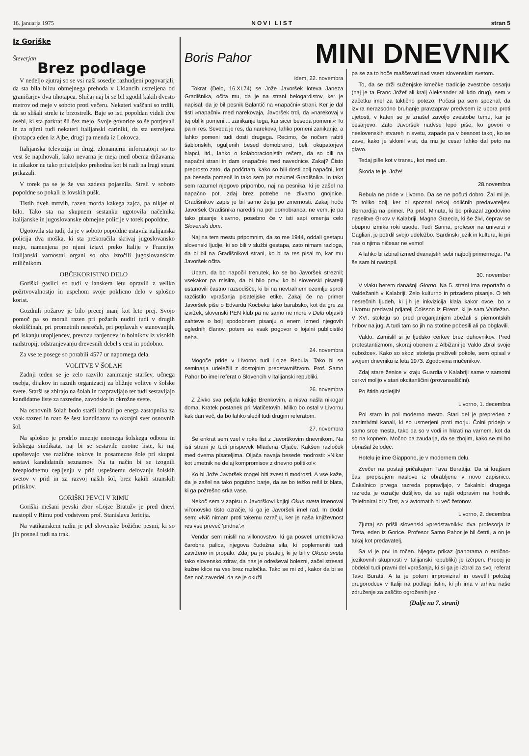16. januarja 1975 NOVI LIST stran 5
Iz Goriške
Števerjan
Brez podlage
V nedeljo zjutraj so se vsi naši sosedje razhudjeni pogovarjali, da sta bila blizu obmejnega prehoda v Uklancih ustreljena od graničarjev dva tihotapca. Slučaj naj bi se bil zgodil kakih dvesto metrov od meje v soboto proti večeru. Nekateri vaščani so trdili, da so slišali strele iz brzostrelk. Baje so isti popoldan videli dve osebi, ki sta parkrat šli čez mejo. Svoje govorice so še potrjevali in za njimi tudi nekateri italijanski cariniki, da sta ustreljena tihotapca eden iz Ajbe, drugi pa menda iz Lokovca.
Italijanska televizija in drugi zlonamerni informatorji so to vest še napihovali, kako nevarna je meja med obema državama in nikakor ne tako prijateljsko prehodna kot bi radi na lrugi strani prikazali.
V torek pa se je že vsa zadeva pojasnila. Streli v soboto popoldne so pokali iz lovskih pušk.
Tistih dveh mrtvih, razen morda kakega zajca, pa nikjer ni bilo. Tako sta na skupnem sestanku ugotovila načelnika italijanske in jugoslovanske obmejne policije v torek popoldne.
Ugotovila sta tudi, da je v soboto popoldne ustavila italijanska policija dva moška, ki sta prekoračila skrivaj jugoslovansko mejo, namenjena po njuni izjavi preko Italije v Francijo. Italijanski varnostni organi so oba izročili jugoslovanskim miličnikom.
OBČEKORISTNO DELO
Goriški gasilci so tudi v lanskem letu opravili z veliko požrtvovalnostjo in uspehom svoje poklicno delo v splošno korist.
Gozdnih požarov je bilo precej manj kot leto prej. Svojo pomoč pa so morali razen pri požarih nuditi tudi v drugih okoliščinah, pri prometnih nesrečah, pri poplavah v stanovanjih, pri iskanju utopljencev, prevozu ranjencev in bolnikov iz visokih nadstropij, odstranjevanju drevesnih debel s cest in podobno.
Za vse te posege so porabili 4577 ur napornega dela.
VOLITVE V ŠOLAH
Zadnji teden se je zelo razvilo zanimanje staršev, učnega osebja, dijakov in raznih organizacij za bližnje volitve v šolske svete. Starši se zbirajo na šolah in razpravljajo ter tudi sestavljajo kandidatne liste za razredne, zavodske in okrožne svete.
Na osnovnih šolah bodo starši izbrali po enega zastopnika za vsak razred in nato še šest kandidatov za okrajni svet osnovnih šol.
Na splošno je prodrlo mnenje enotnega šolskega odbora in šolskega sindikata, naj bi se sestavile enotne liste, ki naj upoštevajo vse različne tokove in posamezne šole pri skupni sestavi kandidatnih seznamov. Na ta način bi se izognili brezplodnemu cepljenju v prid uspešnemu delovanju šolskih svetov v prid in za razvoj naših šol, brez kakih stranskih pritiskov.
GORIŠKI PEVCI V RIMU
Goriški mešani pevski zbor »Lojze Bratuž« je pred dnevi nastopil v Rimu pod vodstvom prof. Stanislava Jericija.
Na vatikanskem radiu je pel slovenske božične pesmi, ki so jih posneli tudi na trak.
Boris Pahor MINI DNEVNIK
idem, 22. novembra
Tokrat (Delo, 16.XI.74) se Jože Javoršek loteva Janeza Gradišnika, očita mu, da je na strani belogardistov, ker je napisal, da je bil pesnik Balantič na »napačni« strani. Ker je dal tisti »napačni« med narekovaja, Javoršek trdi, da »narekovaj v tej obliki pomeni ... zanikanje tega, kar sicer beseda pomeni.« To pa ni res. Seveda je res, da narekovaj lahko pomeni zanikanje, a lahko pomeni tudi dosti drugega. Recimo, če nočem rabiti šablonskih, oguljenih besed domobranci, beli, okupatorjevi hlapci, itd., lahko o kolaboracionistih rečem, da so bili na napačni strani in dam »napačni« med navednice. Zakaj? Čisto preprosto zato, da podčrtam, kako so bili dosti bolj napačni, kot pa beseda pomeni! In tako sem jaz razumel Gradišnika. In tako sem razumel njegovo pripombo, naj na pesnika, ki je zašel na napačno pot, zdaj brez potrebe ne zlivamo gnojnice. Gradišnikov zapis je bil samo želja po zmernosti. Zakaj hoče Javoršek Gradišnika narediti na pol domobranca, ne vem, je pa tako pisanje klavrno, posebno če v isti sapi omenja celo Slovenski dom.
Naj na tem mestu pripomnim, da so me 1944, oddali gestapu slovenski ljudje, ki so bili v službi gestapa, zato nimam razloga, da bi bil na Gradišnikovi strani, ko bi ta res pisal to, kar mu Javoršek očita.
Upam, da bo napočil trenutek, ko se bo Javoršek streznil; vsekakor pa mislim, da bi bilo prav, ko bi slovenski pisatelji ustanovili častno razsodišče, ki bi na nevtralnem ozemlju sproti razčistilo vprašanja pisateljske etike. Zakaj če na primer Javoršek piše o Edvardu Kocbeku tako barabsko, kot da gre za izvržek, slovenski PEN klub pa ne samo ne more v Delu objaviti zahteve o bolj spodobnem pisanju o enem izmed njegovih uglednih članov, potem se vsak pogovor o lojalni publicistiki neha.
24. novembra
Mogoče pride v Livorno tudi Lojze Rebula. Tako bi se seminarja udeležili z dostojnim predstavništvom. Prof. Samo Pahor bo imel referat o Slovencih v italijanski republiki.
26. novembra
Z Živko sva peljala kakije Brenkovim, a nisva našla nikogar doma. Kratek postanek pri Matičetovih. Milko bo ostal v Livornu kak dan več, da bo lahko sledil tudi drugim referatom.
27. novembra
Še enkrat sem vzel v roke list z Javorškovim dnevnikom. Na isti strani je tudi prispevek Mladena Oljače. Kakšen razloček med dvema pisateljima. Oljača navaja besede modrosti: »Nikar kot umetnik ne delaj kompromisov z dnevno politiko!«
Ko bi Jože Javoršek mogel biti zvest ti modrosti. A vse kaže, da je zašel na tako pogubno barje, da se bo težko rešil iz blata, ki ga požrešno srka vase.
Nekoč sem v zapisu o Javorškovi knjigi Okus sveta imenoval vil'onovsko tisto ozračje, ki ga je Javoršek imel rad. In dodal sem: »Nič nimam proti takemu ozračju, ker je naša književnost res vse preveč 'pridna'.«
Vendar sem mislil na villonovstvo, ki ga posveti umetnikova čarobna palica, njegova čudežna sila, ki poplemeniti tudi zavrženo in propalo. Zdaj pa je pisatelj, ki je bil v Okusu sveta tako slovensko zdrav, da nas je odreševal bolezni, začel stresati kužne klice na vse brez razločka. Tako se mi zdi, kakor da bi se čez noč zavedel, da se je okužil
pa se za to hoče maščevati nad vsem slovenskim svetom.
To, da se drži suženjske kmečke tradicije zvestobe cesarju (naj je ta Franc Jožef ali kralj Aleksander ali kdo drug), sem v začetku imel za taktično potezo. Počasi pa sem spoznal, da izvira nerazsodno bruhanje pravzaprav predvsem iz upora proti ujetosti, v kateri se je znašel zavoljo zvestobe temu, kar je cesarjevo. Zato Javoršek nadvse lepo piše, ko govori o neslovenskih stvareh in svetu, zapade pa v besnost takoj, ko se zave, kako je sklonil vrat, da mu je cesar lahko dal peto na glavo.
Tedaj piše kot v transu, kot medium.
Škoda te je, Jože!
28.novembra
Rebula ne pride v Livorno. Da se ne počuti dobro. Žal mi je. To toliko bolj, ker bi spoznal nekaj odličnih predavateljev. Bernardija na primer. Pa prof. Minuta, ki bo prikazal zgodovino naselitve Grkov v Kalabriji. Magna Graecia, ki še živi, čeprav se obupno izmika roki usode. Tudi Sanna, profesor na univerzi v Cagliari, je potrdil svojo udeležbo. Sardinski jezik in kultura, ki pri nas o njima ničesar ne vemo!
A lahko bi izbiral izmed dvanajstih sebi najbolj primernega. Pa še sam bi nastopil.
30. november
V vlaku berem današnji Giorno. Na 5. strani ima reportažo o Valdežanih v Kalabriji. Zelo kulturno in prizadeto pisanje. O teh nesrečnih ljudeh, ki jih je inkvizicija klala kakor ovce, bo v Livornu predaval prijatelj Coïsson iz Firenz, ki je sam Valdežan. V XVI. stoletju so pred preganjanjem zbežali s piemontskih hribov na jug. A tudi tam so jih na stotine pobesili ali pa obglavili.
Valdo. Zamislil si je ljudsko cerkev brez duhovnikov. Pred protestantizmom, skoraj obenem z Albižani je Valdo zbral svoje »ubožce«. Kako so skozi stoletja preživeli pokole, sem opisal v svojem dnevniku iz leta 1973. Zgodovina mučenikov.
Zdaj stare ženice v kraju Guardia v Kalabriji same v samotni cerkvi molijo v stari okcitanščini (provansalščini).
Po štirih stoletjih!
Livorno, 1. decembra
Pol staro in pol moderno mesto. Stari del je prepreden z zanimivimi kanali, ki so usmerjeni proti morju. Čolni pridejo v samo srce mesta, tako da so v vodi in hkrati na varnem, kot da so na kopnem. Močno pa zaudarja, da se zbojim, kako se mi bo obnašal želodec.
Hotelu je ime Giappone, je v modernem delu.
Zvečer na postaji pričakujem Tava Burattija. Da si krajšam čas, prepisujem naslove iz obrabljene v novo zapisnico. Čakalnico prvega razreda popravljajo, v čakalnici drugega razreda je ozračje dušljivo, da se rajši odpravim na hodnik. Telefoniral bi v Trst, a v avtomatih ni več žetonov.
Livorno, 2. decembra
Zjutraj so prišli slovenski »predstavniki«: dva profesorja iz Trsta, eden iz Gorice. Profesor Samo Pahor je bil četrti, a on je tukaj kot predavatelj.
Sa vi je prvi in točen. Njegov prikaz (panorama o etnično-jezikovnih skupnosti v italijanski republiki) je izčrpen. Precej je obdelal tudi pravni del vprašanja, ki si ga je izbral za svoj referat Tavo Buratti. A ta je potem improviziral in osvetlil položaj drugorodcev v Italiji na podlagi listin, ki jih ima v arhivu naše združenje za zaščito ogroženih jezi-
(Dalje na 7. strani)